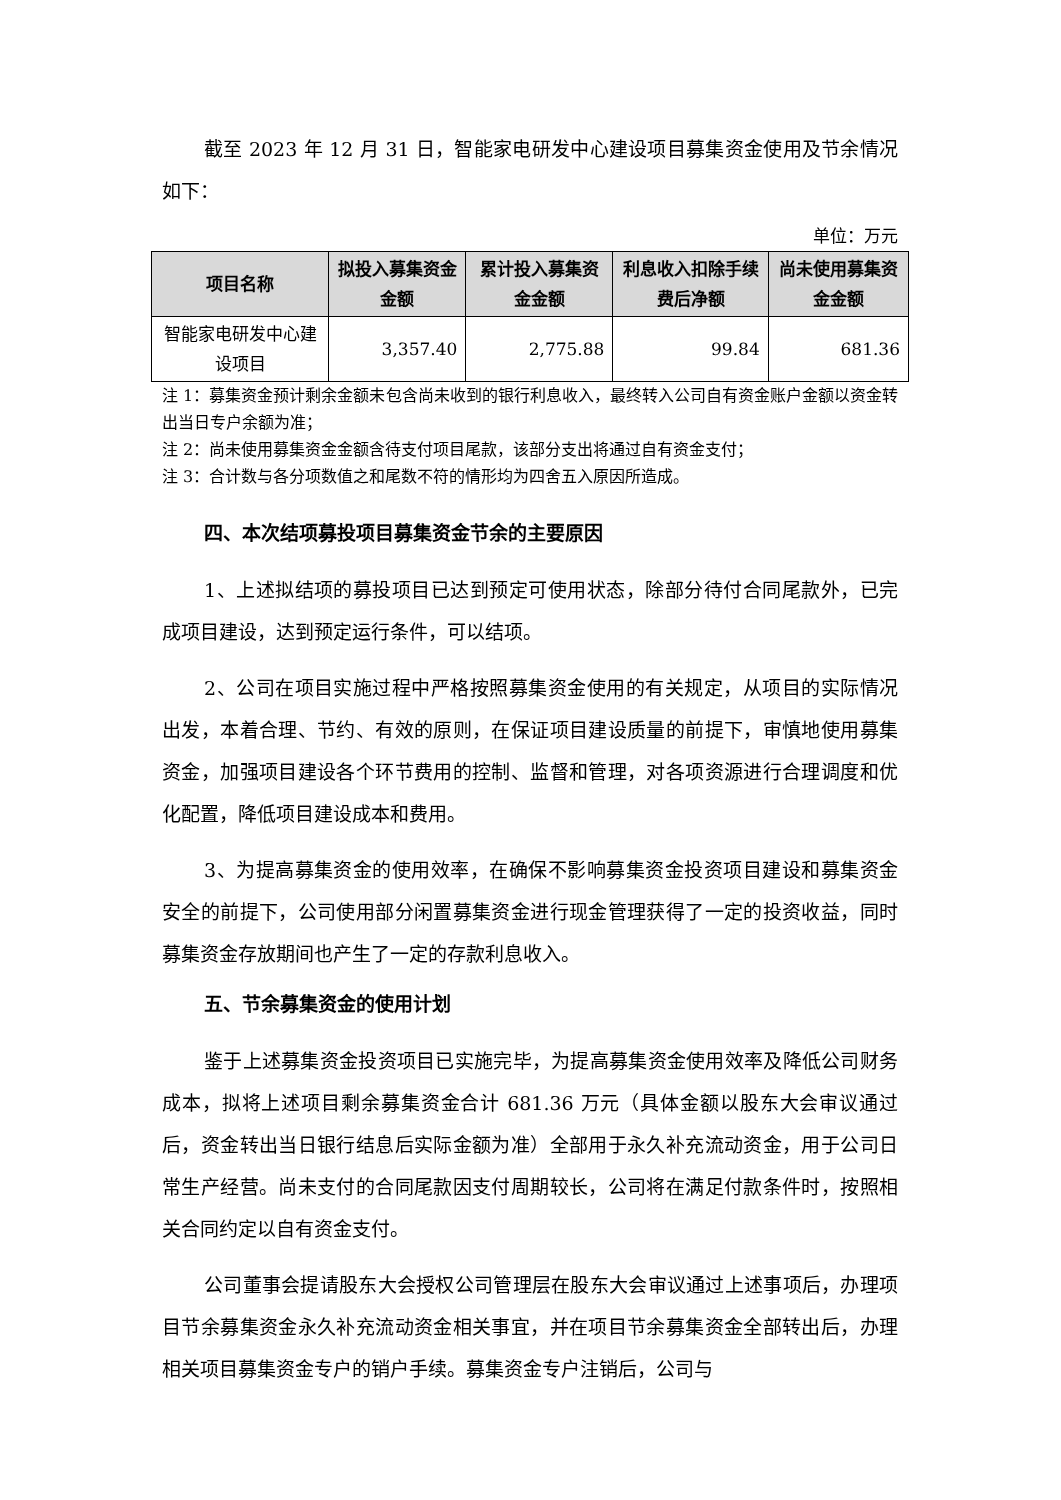截至 2023 年 12 月 31 日，智能家电研发中心建设项目募集资金使用及节余情况如下：
单位：万元
| 项目名称 | 拟投入募集资金金额 | 累计投入募集资金金额 | 利息收入扣除手续费后净额 | 尚未使用募集资金金额 |
| --- | --- | --- | --- | --- |
| 智能家电研发中心建设项目 | 3,357.40 | 2,775.88 | 99.84 | 681.36 |
注 1：募集资金预计剩余金额未包含尚未收到的银行利息收入，最终转入公司自有资金账户金额以资金转出当日专户余额为准；
注 2：尚未使用募集资金金额含待支付项目尾款，该部分支出将通过自有资金支付；
注 3：合计数与各分项数值之和尾数不符的情形均为四舍五入原因所造成。
四、本次结项募投项目募集资金节余的主要原因
1、上述拟结项的募投项目已达到预定可使用状态，除部分待付合同尾款外，已完成项目建设，达到预定运行条件，可以结项。
2、公司在项目实施过程中严格按照募集资金使用的有关规定，从项目的实际情况出发，本着合理、节约、有效的原则，在保证项目建设质量的前提下，审慎地使用募集资金，加强项目建设各个环节费用的控制、监督和管理，对各项资源进行合理调度和优化配置，降低项目建设成本和费用。
3、为提高募集资金的使用效率，在确保不影响募集资金投资项目建设和募集资金安全的前提下，公司使用部分闲置募集资金进行现金管理获得了一定的投资收益，同时募集资金存放期间也产生了一定的存款利息收入。
五、节余募集资金的使用计划
鉴于上述募集资金投资项目已实施完毕，为提高募集资金使用效率及降低公司财务成本，拟将上述项目剩余募集资金合计 681.36 万元（具体金额以股东大会审议通过后，资金转出当日银行结息后实际金额为准）全部用于永久补充流动资金，用于公司日常生产经营。尚未支付的合同尾款因支付周期较长，公司将在满足付款条件时，按照相关合同约定以自有资金支付。
公司董事会提请股东大会授权公司管理层在股东大会审议通过上述事项后，办理项目节余募集资金永久补充流动资金相关事宜，并在项目节余募集资金全部转出后，办理相关项目募集资金专户的销户手续。募集资金专户注销后，公司与